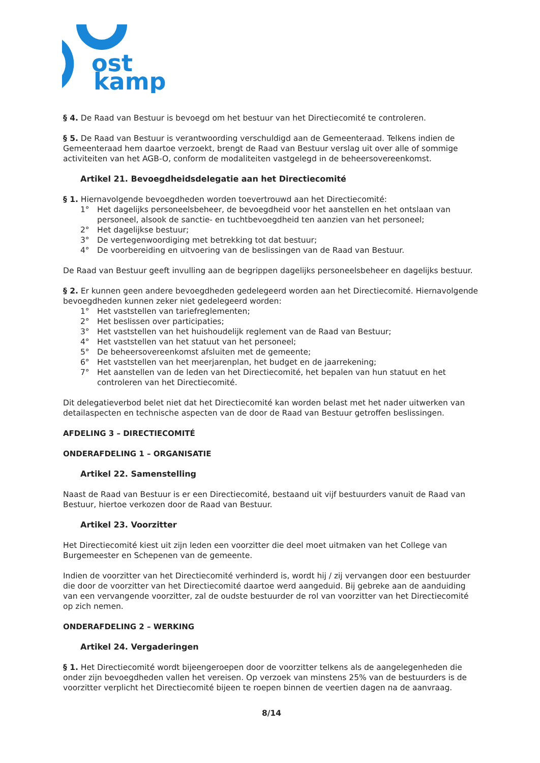ost
kamp
§ 4. De Raad van Bestuur is bevoegd om het bestuur van het Directiecomité te controleren.
§ 5. De Raad van Bestuur is verantwoording verschuldigd aan de Gemeenteraad. Telkens indien de Gemeenteraad hem daartoe verzoekt, brengt de Raad van Bestuur verslag uit over alle of sommige activiteiten van het AGB-O, conform de modaliteiten vastgelegd in de beheersovereenkomst.
Artikel 21. Bevoegdheidsdelegatie aan het Directiecomité
§ 1. Hiernavolgende bevoegdheden worden toevertrouwd aan het Directiecomité:
1° Het dagelijks personeelsbeheer, de bevoegdheid voor het aanstellen en het ontslaan van personeel, alsook de sanctie- en tuchtbevoegdheid ten aanzien van het personeel;
2° Het dagelijkse bestuur;
3° De vertegenwoordiging met betrekking tot dat bestuur;
4° De voorbereiding en uitvoering van de beslissingen van de Raad van Bestuur.
De Raad van Bestuur geeft invulling aan de begrippen dagelijks personeelsbeheer en dagelijks bestuur.
§ 2. Er kunnen geen andere bevoegdheden gedelegeerd worden aan het Directiecomité. Hiernavolgende bevoegdheden kunnen zeker niet gedelegeerd worden:
1° Het vaststellen van tariefreglementen;
2° Het beslissen over participaties;
3° Het vaststellen van het huishoudelijk reglement van de Raad van Bestuur;
4° Het vaststellen van het statuut van het personeel;
5° De beheersovereenkomst afsluiten met de gemeente;
6° Het vaststellen van het meerjarenplan, het budget en de jaarrekening;
7° Het aanstellen van de leden van het Directiecomité, het bepalen van hun statuut en het controleren van het Directiecomité.
Dit delegatieverbod belet niet dat het Directiecomité kan worden belast met het nader uitwerken van detailaspecten en technische aspecten van de door de Raad van Bestuur getroffen beslissingen.
AFDELING 3 – DIRECTIECOMITÉ
ONDERAFDELING 1 – ORGANISATIE
Artikel 22. Samenstelling
Naast de Raad van Bestuur is er een Directiecomité, bestaand uit vijf bestuurders vanuit de Raad van Bestuur, hiertoe verkozen door de Raad van Bestuur.
Artikel 23. Voorzitter
Het Directiecomité kiest uit zijn leden een voorzitter die deel moet uitmaken van het College van Burgemeester en Schepenen van de gemeente.
Indien de voorzitter van het Directiecomité verhinderd is, wordt hij / zij vervangen door een bestuurder die door de voorzitter van het Directiecomité daartoe werd aangeduid. Bij gebreke aan de aanduiding van een vervangende voorzitter, zal de oudste bestuurder de rol van voorzitter van het Directiecomité op zich nemen.
ONDERAFDELING 2 – WERKING
Artikel 24. Vergaderingen
§ 1. Het Directiecomité wordt bijeengeroepen door de voorzitter telkens als de aangelegenheden die onder zijn bevoegdheden vallen het vereisen. Op verzoek van minstens 25% van de bestuurders is de voorzitter verplicht het Directiecomité bijeen te roepen binnen de veertien dagen na de aanvraag.
8/14